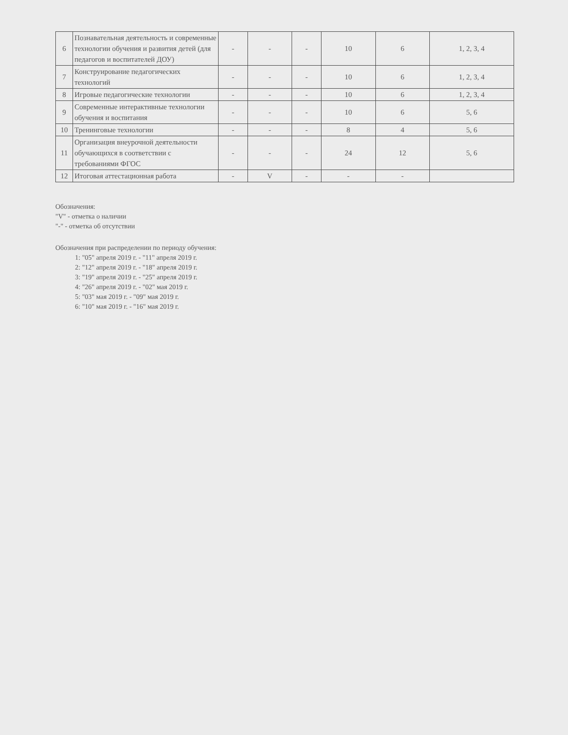| 6 | Познавательная деятельность и современные технологии обучения и развития детей (для педагогов и воспитателей ДОУ) | - | - | - | 10 | 6 | 1, 2, 3, 4 |
| 7 | Конструирование педагогических технологий | - | - | - | 10 | 6 | 1, 2, 3, 4 |
| 8 | Игровые педагогические технологии | - | - | - | 10 | 6 | 1, 2, 3, 4 |
| 9 | Современные интерактивные технологии обучения и воспитания | - | - | - | 10 | 6 | 5, 6 |
| 10 | Тренинговые технологии | - | - | - | 8 | 4 | 5, 6 |
| 11 | Организация внеурочной деятельности обучающихся в соответствии с требованиями ФГОС | - | - | - | 24 | 12 | 5, 6 |
| 12 | Итоговая аттестационная работа | - | V | - | - | - | |
Обозначения:
"V" - отметка о наличии
"-" - отметка об отсутствии
Обозначения при распределении по периоду обучения:
1: "05" апреля 2019 г. - "11" апреля 2019 г.
2: "12" апреля 2019 г. - "18" апреля 2019 г.
3: "19" апреля 2019 г. - "25" апреля 2019 г.
4: "26" апреля 2019 г. - "02" мая 2019 г.
5: "03" мая 2019 г. - "09" мая 2019 г.
6: "10" мая 2019 г. - "16" мая 2019 г.